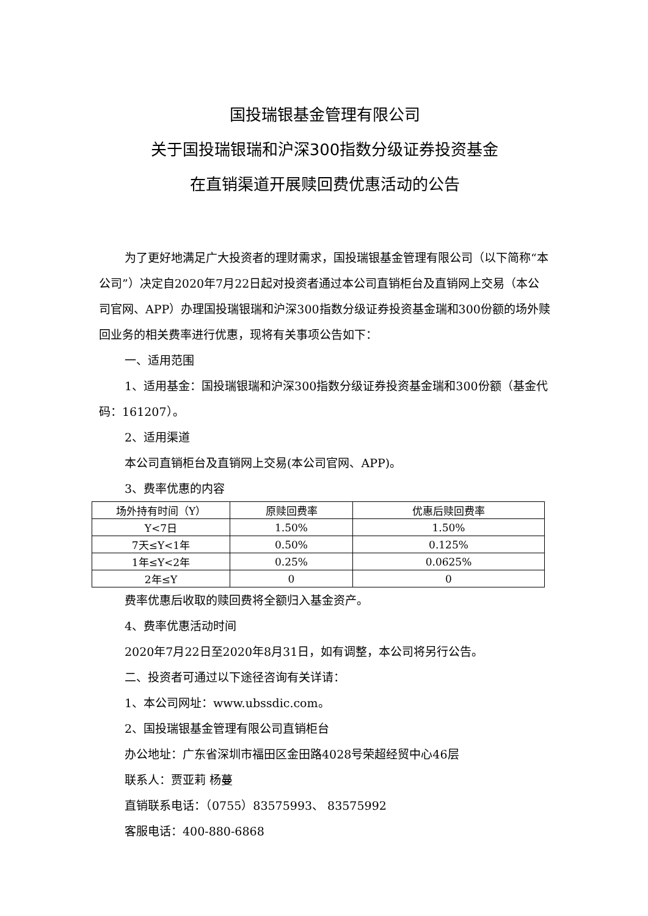国投瑞银基金管理有限公司
关于国投瑞银瑞和沪深300指数分级证券投资基金
在直销渠道开展赎回费优惠活动的公告
为了更好地满足广大投资者的理财需求，国投瑞银基金管理有限公司（以下简称“本公司”）决定自2020年7月22日起对投资者通过本公司直销柜台及直销网上交易（本公司官网、APP）办理国投瑞银瑞和沪深300指数分级证券投资基金瑞和300份额的场外赎回业务的相关费率进行优惠，现将有关事项公告如下：
一、适用范围
1、适用基金：国投瑞银瑞和沪深300指数分级证券投资基金瑞和300份额（基金代码：161207）。
2、适用渠道
本公司直销柜台及直销网上交易(本公司官网、APP)。
3、费率优惠的内容
| 场外持有时间（Y） | 原赎回费率 | 优惠后赎回费率 |
| Y<7日 | 1.50% | 1.50% |
| 7天≤Y<1年 | 0.50% | 0.125% |
| 1年≤Y<2年 | 0.25% | 0.0625% |
| 2年≤Y | 0 | 0 |
费率优惠后收取的赎回费将全额归入基金资产。
4、费率优惠活动时间
2020年7月22日至2020年8月31日，如有调整，本公司将另行公告。
二、投资者可通过以下途径咨询有关详请：
1、本公司网址：www.ubssdic.com。
2、国投瑞银基金管理有限公司直销柜台
办公地址：广东省深圳市福田区金田路4028号荣超经贸中心46层
联系人：贾亚莉 杨蔓
直销联系电话：（0755）83575993、 83575992
客服电话：400-880-6868